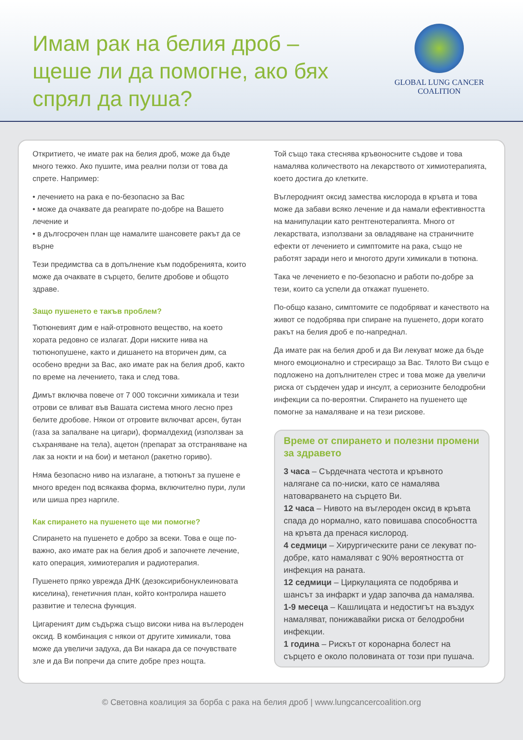Имам рак на белия дроб –
щеше ли да помогне, ако бях
спрял да пуша?
GLOBAL LUNG CANCER
COALITION
Откритието, че имате рак на белия дроб, може да бъде много тежко. Ако пушите, има реални ползи от това да спрете. Например:
• лечението на рака е по-безопасно за Вас
• може да очаквате да реагирате по-добре на Вашето лечение и
• в дългосрочен план ще намалите шансовете ракът да се върне
Тези предимства са в допълнение към подобренията, които може да очаквате в сърцето, белите дробове и общото здраве.
Защо пушенето е такъв проблем?
Тютюневият дим е най-отровното вещество, на което хората редовно се излагат. Дори ниските нива на тютюнопушене, както и дишането на вторичен дим, са особено вредни за Вас, ако имате рак на белия дроб, както по време на лечението, така и след това.
Димът включва повече от 7 000 токсични химикала и тези отрови се вливат във Вашата система много лесно през белите дробове. Някои от отровите включват арсен, бутан (газа за запалване на цигари), формалдехид (използван за съхраняване на тела), ацетон (препарат за отстраняване на лак за нокти и на бои) и метанол (ракетно гориво).
Няма безопасно ниво на излагане, а тютюнът за пушене е много вреден под всякаква форма, включително пури, лули или шиша през наргиле.
Как спирането на пушенето ще ми помогне?
Спирането на пушенето е добро за всеки. Това е още по-важно, ако имате рак на белия дроб и започнете лечение, като операция, химиотерапия и радиотерапия.
Пушенето пряко уврежда ДНК (дезоксирибонуклеиновата киселина), генетичния план, който контролира нашето развитие и телесна функция.
Цигареният дим съдържа също високи нива на въглероден оксид. В комбинация с някои от другите химикали, това може да увеличи задуха, да Ви накара да се почувствате зле и да Ви попречи да спите добре през нощта.
Той също така стеснява кръвоносните съдове и това намалява количеството на лекарството от химиотерапията, което достига до клетките.
Въглеродният оксид замества кислорода в кръвта и това може да забави всяко лечение и да намали ефективността на манипулации като рентгенотерапията. Много от лекарствата, използвани за овладяване на страничните ефекти от лечението и симптомите на рака, също не работят заради него и многото други химикали в тютюна.
Така че лечението е по-безопасно и работи по-добре за тези, които са успели да откажат пушенето.
По-общо казано, симптомите се подобряват и качеството на живот се подобрява при спиране на пушенето, дори когато ракът на белия дроб е по-напреднал.
Да имате рак на белия дроб и да Ви лекуват може да бъде много емоционално и стресиращо за Вас. Тялото Ви също е подложено на допълнителен стрес и това може да увеличи риска от сърдечен удар и инсулт, а сериозните белодробни инфекции са по-вероятни. Спирането на пушенето ще помогне за намаляване и на тези рискове.
Време от спирането и полезни промени за здравето
3 часа – Сърдечната честота и кръвното налягане са по-ниски, като се намалява натоварването на сърцето Ви.
12 часа – Нивото на въглероден оксид в кръвта спада до нормално, като повишава способността на кръвта да пренася кислород.
4 седмици – Хирургическите рани се лекуват по-добре, като намаляват с 90% вероятността от инфекция на раната.
12 седмици – Циркулацията се подобрява и шансът за инфаркт и удар започва да намалява.
1-9 месеца – Кашлицата и недостигът на въздух намаляват, понижавайки риска от белодробни инфекции.
1 година – Рискът от коронарна болест на сърцето е около половината от този при пушача.
© Световна коалиция за борба с рака на белия дроб | www.lungcancercoalition.org